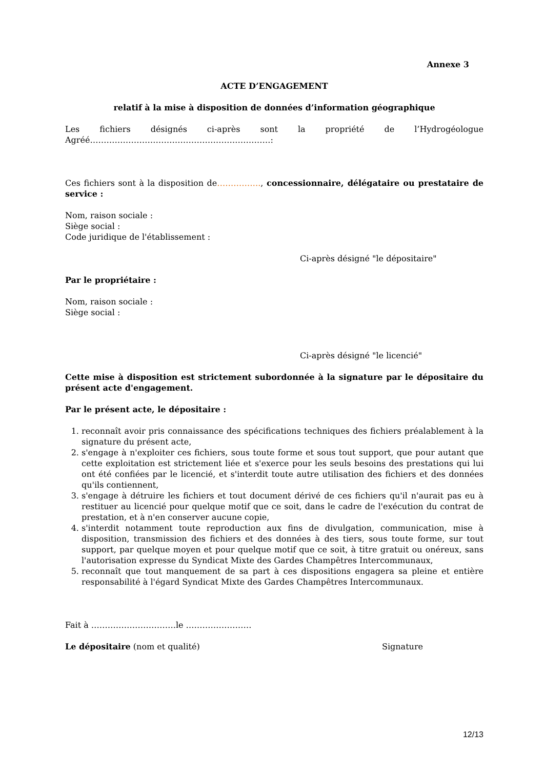Annexe 3
ACTE D’ENGAGEMENT
relatif à la mise à disposition de données d’information géographique
Les fichiers désignés ci-après sont la propriété de l’Hydrogéologue Agréé…………………………………………………………:
Ces fichiers sont à la disposition de……………., concessionnaire, délégataire ou prestataire de service :
Nom, raison sociale :
Siège social :
Code juridique de l'établissement :
Ci-après désigné "le dépositaire"
Par le propriétaire :
Nom, raison sociale :
Siège social :
Ci-après désigné "le licencié"
Cette mise à disposition est strictement subordonnée à la signature par le dépositaire du présent acte d'engagement.
Par le présent acte, le dépositaire :
1. reconnaît avoir pris connaissance des spécifications techniques des fichiers préalablement à la signature du présent acte,
2. s'engage à n'exploiter ces fichiers, sous toute forme et sous tout support, que pour autant que cette exploitation est strictement liée et s'exerce pour les seuls besoins des prestations qui lui ont été confiées par le licencié, et s'interdit toute autre utilisation des fichiers et des données qu'ils contiennent,
3. s'engage à détruire les fichiers et tout document dérivé de ces fichiers qu'il n'aurait pas eu à restituer au licencié pour quelque motif que ce soit, dans le cadre de l'exécution du contrat de prestation, et à n'en conserver aucune copie,
4. s'interdit notamment toute reproduction aux fins de divulgation, communication, mise à disposition, transmission des fichiers et des données à des tiers, sous toute forme, sur tout support, par quelque moyen et pour quelque motif que ce soit, à titre gratuit ou onéreux, sans l'autorisation expresse du Syndicat Mixte des Gardes Champêtres Intercommunaux,
5. reconnaît que tout manquement de sa part à ces dispositions engagera sa pleine et entière responsabilité à l'égard Syndicat Mixte des Gardes Champêtres Intercommunaux.
Fait à ………………………….le ……………………
Le dépositaire (nom et qualité) Signature
12/13